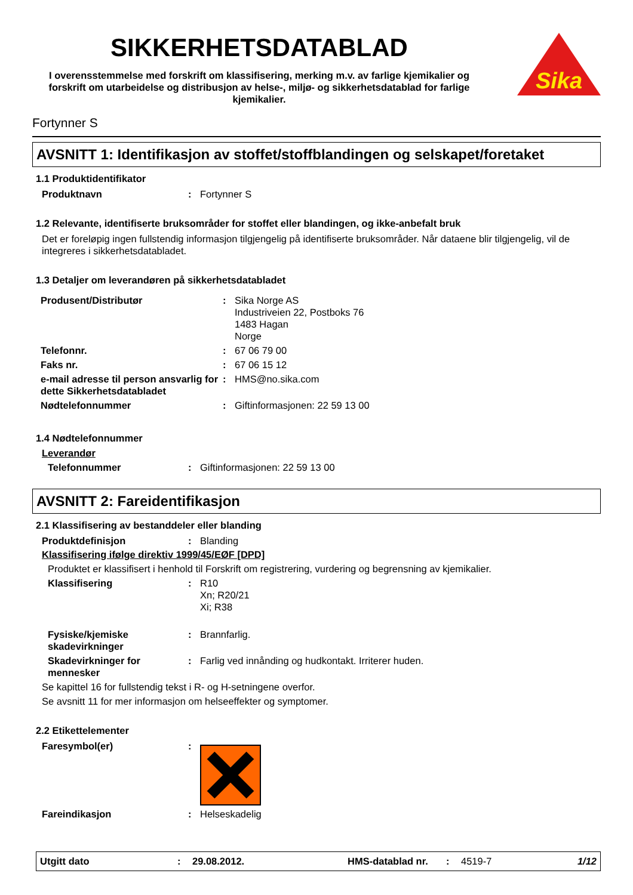SIKKERHETSDATABLAD
I overensstemmelse med forskrift om klassifisering, merking m.v. av farlige kjemikalier og forskrift om utarbeidelse og distribusjon av helse-, miljø- og sikkerhetsdatablad for farlige kjemikalier.
Sika
Fortynner S
AVSNITT 1: Identifikasjon av stoffet/stoffblandingen og selskapet/foretaket
1.1 Produktidentifikator
Produktnavn: Fortynner S
1.2 Relevante, identifiserte bruksområder for stoffet eller blandingen, og ikke-anbefalt bruk
Det er foreløpig ingen fullstendig informasjon tilgjengelig på identifiserte bruksområder. Når dataene blir tilgjengelig, vil de integreres i sikkerhetsdatabladet.
1.3 Detaljer om leverandøren på sikkerhetsdatabladet
Produsent/Distributør: Sika Norge AS
Industriveien 22, Postboks 76
1483 Hagan
Norge
Telefonnr.: 67 06 79 00
Faks nr.: 67 06 15 12
e-mail adresse til person ansvarlig for dette Sikkerhetsdatabladet: HMS@no.sika.com
Nødtelefonnummer: Giftinformasjonen: 22 59 13 00
1.4 Nødtelefonnummer
Leverandør
Telefonnummer: Giftinformasjonen: 22 59 13 00
AVSNITT 2: Fareidentifikasjon
2.1 Klassifisering av bestanddeler eller blanding
Produktdefinisjon: Blanding
Klassifisering ifølge direktiv 1999/45/EØF [DPD]
Produktet er klassifisert i henhold til Forskrift om registrering, vurdering og begrensning av kjemikalier.
Klassifisering: R10
Xn; R20/21
Xi; R38
Fysiske/kjemiske skadevirkninger: Brannfarlig.
Skadevirkninger for mennesker: Farlig ved innånding og hudkontakt. Irriterer huden.
Se kapittel 16 for fullstendig tekst i R- og H-setningene overfor.
Se avsnitt 11 for mer informasjon om helseeffekter og symptomer.
2.2 Etikettelementer
Faresymbol(er):
Fareindikasjon: Helseskadelig
Utgitt dato: 29.08.2012. HMS-datablad nr.: 4519-7 1/12